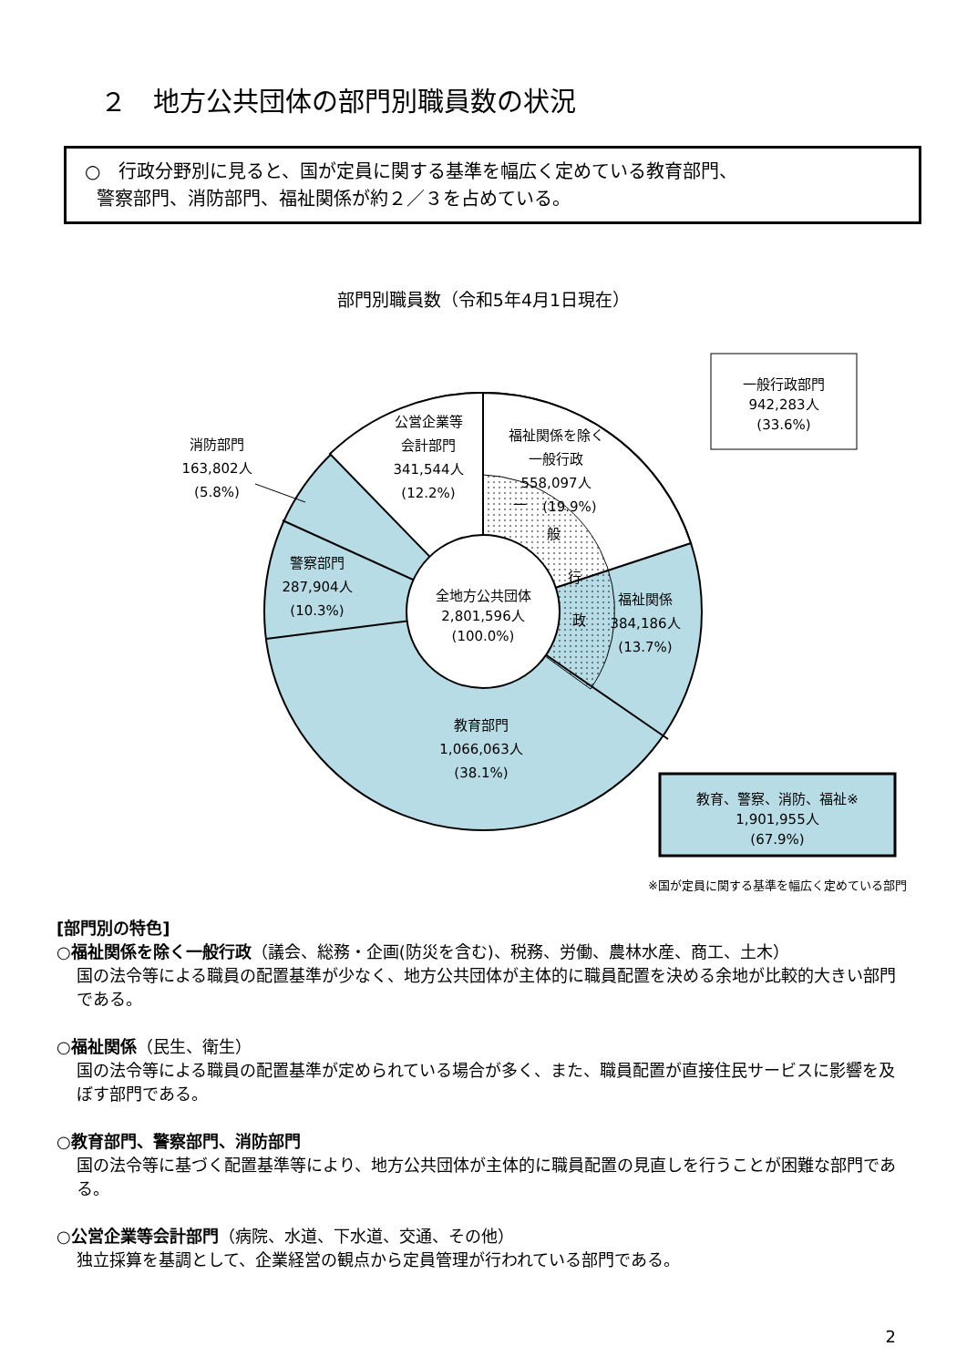２　地方公共団体の部門別職員数の状況
○　行政分野別に見ると、国が定員に関する基準を幅広く定めている教育部門、
警察部門、消防部門、福祉関係が約２／３を占めている。
部門別職員数（令和5年4月1日現在）
全地方公共団体
2,801,596人
(100.0%)
福祉関係を除く
一般行政
558,097人
(19.9%)
一
般
行
政
公営企業等
会計部門
341,544人
(12.2%)
消防部門
163,802人
(5.8%)
警察部門
287,904人
(10.3%)
福祉関係
384,186人
(13.7%)
教育部門
1,066,063人
(38.1%)
一般行政部門
942,283人
(33.6%)
教育、警察、消防、福祉※
1,901,955人
(67.9%)
※国が定員に関する基準を幅広く定めている部門
[部門別の特色]
○福祉関係を除く一般行政（議会、総務・企画(防災を含む)、税務、労働、農林水産、商工、土木）
国の法令等による職員の配置基準が少なく、地方公共団体が主体的に職員配置を決める余地が比較的大きい部門である。
○福祉関係（民生、衛生）
国の法令等による職員の配置基準が定められている場合が多く、また、職員配置が直接住民サービスに影響を及ぼす部門である。
○教育部門、警察部門、消防部門
国の法令等に基づく配置基準等により、地方公共団体が主体的に職員配置の見直しを行うことが困難な部門である。
○公営企業等会計部門（病院、水道、下水道、交通、その他）
独立採算を基調として、企業経営の観点から定員管理が行われている部門である。
2